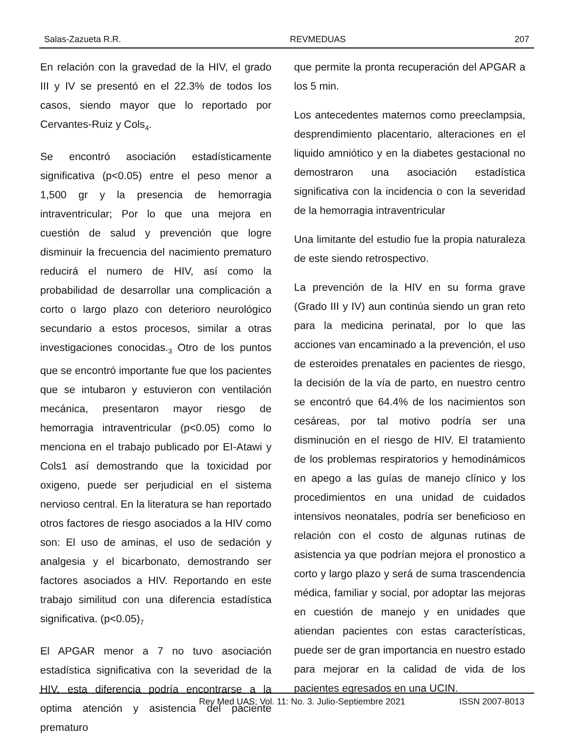Salas-Zazueta R.R. REVMEDUAS 207
En relación con la gravedad de la HIV, el grado III y IV se presentó en el 22.3% de todos los casos, siendo mayor que lo reportado por Cervantes-Ruiz y Cols<sub>4</sub>.
Se encontró asociación estadísticamente significativa (p<0.05) entre el peso menor a 1,500 gr y la presencia de hemorragia intraventricular; Por lo que una mejora en cuestión de salud y prevención que logre disminuir la frecuencia del nacimiento prematuro reducirá el numero de HIV, así como la probabilidad de desarrollar una complicación a corto o largo plazo con deterioro neurológico secundario a estos procesos, similar a otras investigaciones conocidas.<sub>3</sub> Otro de los puntos que se encontró importante fue que los pacientes que se intubaron y estuvieron con ventilación mecánica, presentaron mayor riesgo de hemorragia intraventricular (p<0.05) como lo menciona en el trabajo publicado por EI-Atawi y Cols1 así demostrando que la toxicidad por oxigeno, puede ser perjudicial en el sistema nervioso central. En la literatura se han reportado otros factores de riesgo asociados a la HIV como son: El uso de aminas, el uso de sedación y analgesia y el bicarbonato, demostrando ser factores asociados a HIV. Reportando en este trabajo similitud con una diferencia estadística significativa. (p<0.05)<sub>7</sub>
El APGAR menor a 7 no tuvo asociación estadística significativa con la severidad de la HIV, esta diferencia podría encontrarse a la optima atención y asistencia del paciente prematuro
que permite la pronta recuperación del APGAR a los 5 min.
Los antecedentes maternos como preeclampsia, desprendimiento placentario, alteraciones en el liquido amniótico y en la diabetes gestacional no demostraron una asociación estadística significativa con la incidencia o con la severidad de la hemorragia intraventricular
Una limitante del estudio fue la propia naturaleza de este siendo retrospectivo.
La prevención de la HIV en su forma grave (Grado III y IV) aun continúa siendo un gran reto para la medicina perinatal, por lo que las acciones van encaminado a la prevención, el uso de esteroides prenatales en pacientes de riesgo, la decisión de la vía de parto, en nuestro centro se encontró que 64.4% de los nacimientos son cesáreas, por tal motivo podría ser una disminución en el riesgo de HIV. El tratamiento de los problemas respiratorios y hemodinámicos en apego a las guías de manejo clínico y los procedimientos en una unidad de cuidados intensivos neonatales, podría ser beneficioso en relación con el costo de algunas rutinas de asistencia ya que podrían mejora el pronostico a corto y largo plazo y será de suma trascendencia médica, familiar y social, por adoptar las mejoras en cuestión de manejo y en unidades que atiendan pacientes con estas características, puede ser de gran importancia en nuestro estado para mejorar en la calidad de vida de los pacientes egresados en una UCIN.
Rev Med UAS; Vol. 11: No. 3. Julio-Septiembre 2021 ISSN 2007-8013